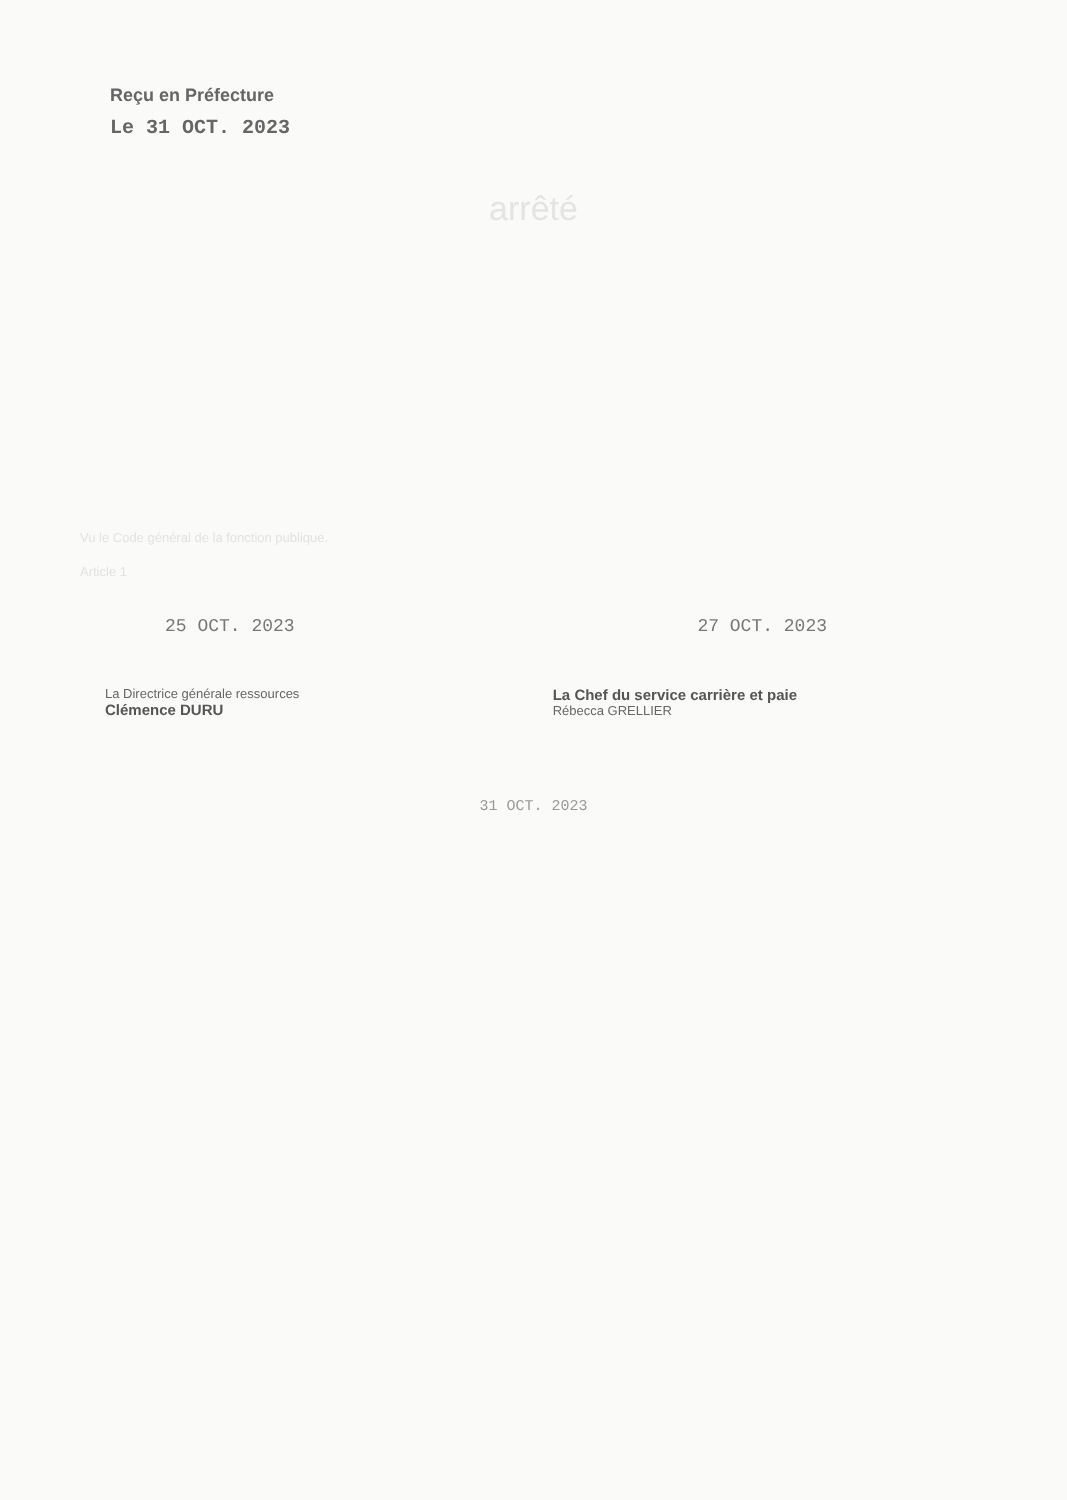Reçu en Préfecture
Le 31 OCT. 2023
arrêté
Vu le Code général de la fonction publique.
Article 1
25 OCT. 2023 27 OCT. 2023
La Directrice générale ressources
Clémence DURU
La Chef du service carrière et paie
Rébecca GRELLIER
31 OCT. 2023